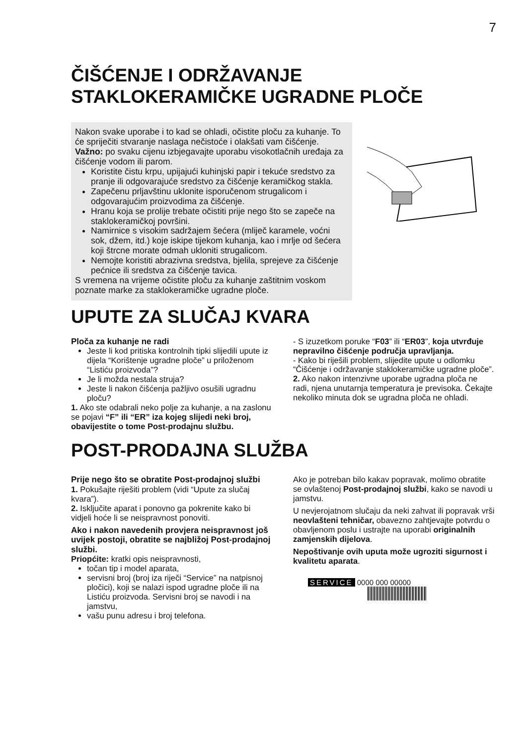7
ČIŠĆENJE I ODRŽAVANJE
STAKLOKERAMIČKE UGRADNE PLOČE
Nakon svake uporabe i to kad se ohladi, očistite ploču za kuhanje. To će spriječiti stvaranje naslaga nečistoće i olakšati vam čišćenje.
Važno: po svaku cijenu izbjegavajte uporabu visokotlačnih uređaja za čišćenje vodom ili parom.
Koristite čistu krpu, upijajući kuhinjski papir i tekuće sredstvo za pranje ili odgovarajuće sredstvo za čišćenje keramičkog stakla.
Zapečenu prljavštinu uklonite isporučenom strugalicom i odgovarajućim proizvodima za čišćenje.
Hranu koja se prolije trebate očistiti prije nego što se zapeče na staklokeramičkoj površini.
Namirnice s visokim sadržajem šećera (mliječ karamele, voćni sok, džem, itd.) koje iskipe tijekom kuhanja, kao i mrlje od šećera koji štrcne morate odmah ukloniti strugalicom.
Nemojte koristiti abrazivna sredstva, bjelila, sprejeve za čišćenje pećnice ili sredstva za čišćenje tavica.
S vremena na vrijeme očistite ploču za kuhanje zaštitnim voskom poznate marke za staklokeramičke ugradne ploče.
UPUTE ZA SLUČAJ KVARA
Ploča za kuhanje ne radi
Jeste li kod pritiska kontrolnih tipki slijedili upute iz dijela “Korištenje ugradne ploče” u priloženom “Listiću proizvoda”?
Je li možda nestala struja?
Jeste li nakon čišćenja pažljivo osušili ugradnu ploču?
1. Ako ste odabrali neko polje za kuhanje, a na zaslonu se pojavi “F” ili “ER” iza kojeg slijedi neki broj, obavijestite o tome Post-prodajnu službu.
- S izuzetkom poruke “F03” ili “ER03”, koja utvrđuje nepravilno čišćenje područja upravljanja.
- Kako bi riješili problem, slijedite upute u odlomku “Čišćenje i održavanje staklokeramičke ugradne ploče”.
2. Ako nakon intenzivne uporabe ugradna ploča ne radi, njena unutarnja temperatura je previsoka. Čekajte nekoliko minuta dok se ugradna ploča ne ohladi.
POST-PRODAJNA SLUŽBA
Prije nego što se obratite Post-prodajnoj službi
1. Pokušajte riješiti problem (vidi “Upute za slučaj kvara”).
2. Isključite aparat i ponovno ga pokrenite kako bi vidjeli hoće li se neispravnost ponoviti.
Ako i nakon navedenih provjera neispravnost još uvijek postoji, obratite se najbližoj Post-prodajnoj službi.
Priopćite: kratki opis neispravnosti,
točan tip i model aparata,
servisni broj (broj iza riječi “Service” na natpisnoj pločici), koji se nalazi ispod ugradne ploče ili na Listiću proizvoda. Servisni broj se navodi i na jamstvu,
vašu punu adresu i broj telefona.
Ako je potreban bilo kakav popravak, molimo obratite se ovlaštenoj Post-prodajnoj službi, kako se navodi u jamstvu.
U nevjerojatnom slučaju da neki zahvat ili popravak vrši neovlašteni tehničar, obavezno zahtjevajte potvrdu o obavljenom poslu i ustrajte na uporabi originalnih zamjenskih dijelova.
Nepoštivanje ovih uputa može ugroziti sigurnost i kvalitetu aparata.
SERVICE 0000 000 00000